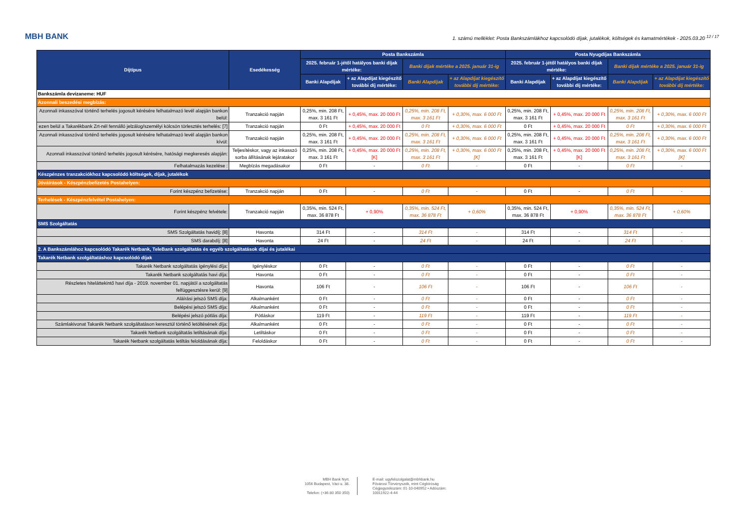MBH BANK
1. számú melléklet: Posta Bankszámlákhoz kapcsolódó díjak, jutalékok, költségek és kamatmértékek - 2025.03.20 <sup>12 / 17</sup>
| Díjtípus | Esedékesség | Posta Bankszámla | | | | Posta Nyugdíjas Bankszámla | | | |
| --- | --- | --- | --- | --- | --- | --- | --- | --- | --- |
| | | 2025. február 1-jétől hatályos banki díjak mértéke: | | Banki díjak mértéke a 2025. január 31-ig | | 2025. február 1-jétől hatályos banki díjak mértéke: | | Banki díjak mértéke a 2025. január 31-ig | |
| | | Banki Alapdíjak | + az Alapdíjat kiegészítő további díj mértéke: | Banki Alapdíjak | + az Alapdíjat kiegészítő további díj mértéke: | Banki Alapdíjak | + az Alapdíjat kiegészítő további díj mértéke: | Banki Alapdíjak | + az Alapdíjat kiegészítő további díj mértéke: |
| Bankszámla devizaneme: HUF | | | | | | | | | |
| Azonnali beszedési megbízás: | | | | | | | | | |
| Azonnali inkasszóval történő terhelés jogosult kérésére felhatalmazó levél alapján bankon belül: | Tranzakció napján | 0,25%, min. 208 Ft, max. 3 161 Ft | + 0,45%, max. 20 000 Ft | 0,25%, min. 208 Ft, max. 3 161 Ft | + 0,30%, max. 6 000 Ft | 0,25%, min. 208 Ft, max. 3 161 Ft | + 0,45%, max. 20 000 Ft | 0,25%, min. 208 Ft, max. 3 161 Ft | + 0,30%, max. 6 000 Ft |
| ezen belül a Takarékbank Zrt-nél fennálló jelzálog/személyi kölcsön törlesztés terhelés: [7] | Tranzakció napján | 0 Ft | + 0,45%, max. 20 000 Ft | 0 Ft | + 0,30%, max. 6 000 Ft | 0 Ft | + 0,45%, max. 20 000 Ft | 0 Ft | + 0,30%, max. 6 000 Ft |
| Azonnali inkasszóval történő terhelés jogosult kérésére felhatalmazó levél alapján bankon kívül: | Tranzakció napján | 0,25%, min. 208 Ft, max. 3 161 Ft | + 0,45%, max. 20 000 Ft | 0,25%, min. 208 Ft, max. 3 161 Ft | + 0,30%, max. 6 000 Ft | 0,25%, min. 208 Ft, max. 3 161 Ft | + 0,45%, max. 20 000 Ft | 0,25%, min. 208 Ft, max. 3 161 Ft | + 0,30%, max. 6 000 Ft |
| Azonnali inkasszóval történő terhelés jogosult kérésére, hatósági megkeresés alapján: | Teljesítéskor, vagy az inkasszó sorba állításának lejáratakor | 0,25%, min. 208 Ft, max. 3 161 Ft | + 0,45%, max. 20 000 Ft [K] | 0,25%, min. 208 Ft, max. 3 161 Ft | + 0,30%, max. 6 000 Ft [K] | 0,25%, min. 208 Ft, max. 3 161 Ft | + 0,45%, max. 20 000 Ft [K] | 0,25%, min. 208 Ft, max. 3 161 Ft | + 0,30%, max. 6 000 Ft [K] |
| Felhatalmazás kezelése : | Megbízás megadásakor | 0 Ft | - | 0 Ft | - | 0 Ft | - | 0 Ft | - |
| Készpénzes tranzakciókhoz kapcsolódó költségek, díjak, jutalékok | | | | | | | | | |
| Jóváírások - Készpénzbefizetés Postahelyen: | | | | | | | | | |
| Forint készpénz befizetése: | Tranzakció napján | 0 Ft | - | 0 Ft | - | 0 Ft | - | 0 Ft | - |
| Terhelések - Készpénzfelvétel Postahelyen: | | | | | | | | | |
| Forint készpénz felvétele: | Tranzakció napján | 0,35%, min. 524 Ft, max. 36 878 Ft | + 0,90% | 0,35%, min. 524 Ft, max. 36 878 Ft | + 0,60% | 0,35%, min. 524 Ft, max. 36 878 Ft | + 0,90% | 0,35%, min. 524 Ft, max. 36 878 Ft | + 0,60% |
| SMS Szolgáltatás | | | | | | | | | |
| SMS Szolgáltatás havidíj: [8] | Havonta | 314 Ft | - | 314 Ft | - | 314 Ft | - | 314 Ft | - |
| SMS darabdíj: [8] | Havonta | 24 Ft | - | 24 Ft | - | 24 Ft | - | 24 Ft | - |
| 2. A Bankszámlához kapcsolódó Takarék Netbank, TeleBank szolgáltatás és egyéb szolgáltatások díjai és jutalékai | | | | | | | | | |
| Takarék Netbank szolgáltatáshoz kapcsolódó díjak | | | | | | | | | |
| Takarék Netbank szolgáltatás igénylési díja: | Igényléskor | 0 Ft | - | 0 Ft | - | 0 Ft | - | 0 Ft | - |
| Takarék Netbank szolgáltatás havi díja: | Havonta | 0 Ft | - | 0 Ft | - | 0 Ft | - | 0 Ft | - |
| Részletes hiteláttekintő havi díja - 2019. november 01. napjától a szolgáltatás felfüggesztésre kerül: [9] | Havonta | 106 Ft | - | 106 Ft | - | 106 Ft | - | 106 Ft | - |
| Aláírási jelszó SMS díja: | Alkalmanként | 0 Ft | - | 0 Ft | - | 0 Ft | - | 0 Ft | - |
| Belépési jelszó SMS díja: | Alkalmanként | 0 Ft | - | 0 Ft | - | 0 Ft | - | 0 Ft | - |
| Belépési jelszó pótlás díja: | Pótláskor | 119 Ft | - | 119 Ft | - | 119 Ft | - | 119 Ft | - |
| Számlakivonat Takarék Netbank szolgáltatáson keresztül történő letöltésének díja: | Alkalmanként | 0 Ft | - | 0 Ft | - | 0 Ft | - | 0 Ft | - |
| Takarék Netbank szolgáltatás letiltásának díja: | Letiltáskor | 0 Ft | - | 0 Ft | - | 0 Ft | - | 0 Ft | - |
| Takarék Netbank szolgáltatás letiltás feloldásának díja: | Feloldáskor | 0 Ft | - | 0 Ft | - | 0 Ft | - | 0 Ft | - |
MBH Bank Nyrt.
1056 Budapest, Váci u. 38.
Telefon: (+36 80 350 350)
E-mail: ugyfelszolgalat@mbhbank.hu
Fővárosi Törvényszék, mint Cégbíróság
Cégjegyzékszám: 01-10-040952 • Adószám:
10011922-4-44